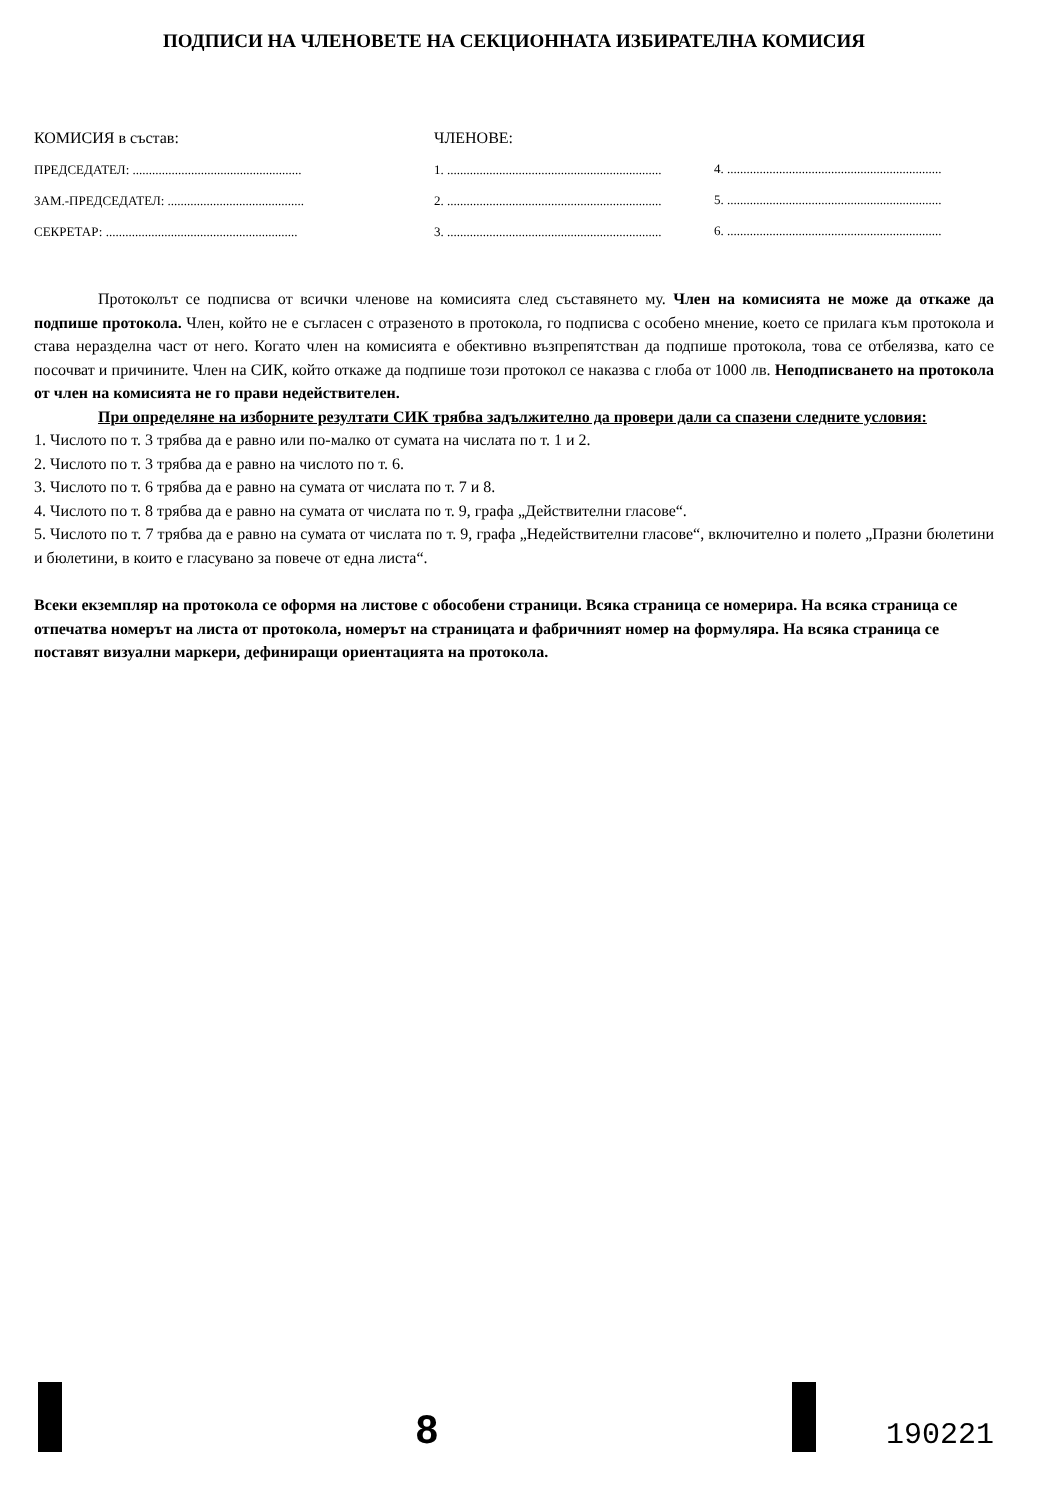ПОДПИСИ НА ЧЛЕНОВЕТЕ НА СЕКЦИОННАТА ИЗБИРАТЕЛНА КОМИСИЯ
КОМИСИЯ в състав:
ПРЕДСЕДАТЕЛ: ....................................................
ЗАМ.-ПРЕДСЕДАТЕЛ: ..........................................
СЕКРЕТАР: ...........................................................
ЧЛЕНОВЕ:
1. ..................................................................
2. ..................................................................
3. ..................................................................
4. ..................................................................
5. ..................................................................
6. ..................................................................
Протоколът се подписва от всички членове на комисията след съставянето му. Член на комисията не може да откаже да подпише протокола. Член, който не е съгласен с отразеното в протокола, го подписва с особено мнение, което се прилага към протокола и става неразделна част от него. Когато член на комисията е обективно възпрепятстван да подпише протокола, това се отбелязва, като се посочват и причините. Член на СИК, който откаже да подпише този протокол се наказва с глоба от 1000 лв. Неподписването на протокола от член на комисията не го прави недействителен.
При определяне на изборните резултати СИК трябва задължително да провери дали са спазени следните условия:
1. Числото по т. 3 трябва да е равно или по-малко от сумата на числата по т. 1 и 2.
2. Числото по т. 3 трябва да е равно на числото по т. 6.
3. Числото по т. 6 трябва да е равно на сумата от числата по т. 7 и 8.
4. Числото по т. 8 трябва да е равно на сумата от числата по т. 9, графа „Действителни гласове“.
5. Числото по т. 7 трябва да е равно на сумата от числата по т. 9, графа „Недействителни гласове“, включително и полето „Празни бюлетини и бюлетини, в които е гласувано за повече от една листа“.
Всеки екземпляр на протокола се оформя на листове с обособени страници. Всяка страница се номерира. На всяка страница се отпечатва номерът на листа от протокола, номерът на страницата и фабричният номер на формуляра. На всяка страница се поставят визуални маркери, дефиниращи ориентацията на протокола.
8
190221